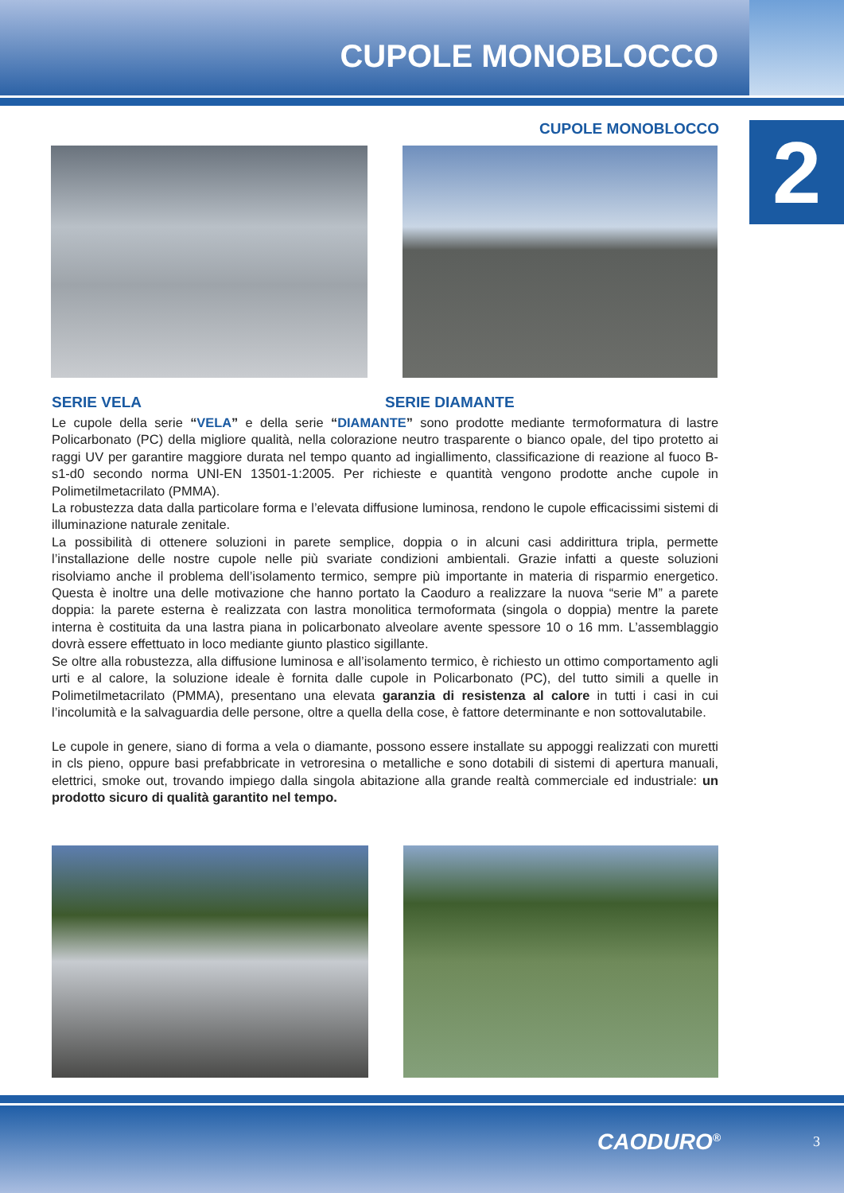CUPOLE MONOBLOCCO
2
CUPOLE MONOBLOCCO
SERIE VELA SERIE DIAMANTE
Le cupole della serie “VELA” e della serie “DIAMANTE” sono prodotte mediante termoformatura di lastre Policarbonato (PC) della migliore qualità, nella colorazione neutro trasparente o bianco opale, del tipo protetto ai raggi UV per garantire maggiore durata nel tempo quanto ad ingiallimento, classificazione di reazione al fuoco B-s1-d0 secondo norma UNI-EN 13501-1:2005. Per richieste e quantità vengono prodotte anche cupole in Polimetilmetacrilato (PMMA).
La robustezza data dalla particolare forma e l’elevata diffusione luminosa, rendono le cupole efficacissimi sistemi di illuminazione naturale zenitale.
La possibilità di ottenere soluzioni in parete semplice, doppia o in alcuni casi addirittura tripla, permette l’installazione delle nostre cupole nelle più svariate condizioni ambientali. Grazie infatti a queste soluzioni risolviamo anche il problema dell’isolamento termico, sempre più importante in materia di risparmio energetico. Questa è inoltre una delle motivazione che hanno portato la Caoduro a realizzare la nuova “serie M” a parete doppia: la parete esterna è realizzata con lastra monolitica termoformata (singola o doppia) mentre la parete interna è costituita da una lastra piana in policarbonato alveolare avente spessore 10 o 16 mm. L’assemblaggio dovrà essere effettuato in loco mediante giunto plastico sigillante.
Se oltre alla robustezza, alla diffusione luminosa e all’isolamento termico, è richiesto un ottimo comportamento agli urti e al calore, la soluzione ideale è fornita dalle cupole in Policarbonato (PC), del tutto simili a quelle in Polimetilmetacrilato (PMMA), presentano una elevata garanzia di resistenza al calore in tutti i casi in cui l’incolumità e la salvaguardia delle persone, oltre a quella della cose, è fattore determinante e non sottovalutabile.
Le cupole in genere, siano di forma a vela o diamante, possono essere installate su appoggi realizzati con muretti in cls pieno, oppure basi prefabbricate in vetroresina o metalliche e sono dotabili di sistemi di apertura manuali, elettrici, smoke out, trovando impiego dalla singola abitazione alla grande realtà commerciale ed industriale: un prodotto sicuro di qualità garantito nel tempo.
CAODURO<sup>®</sup> 3